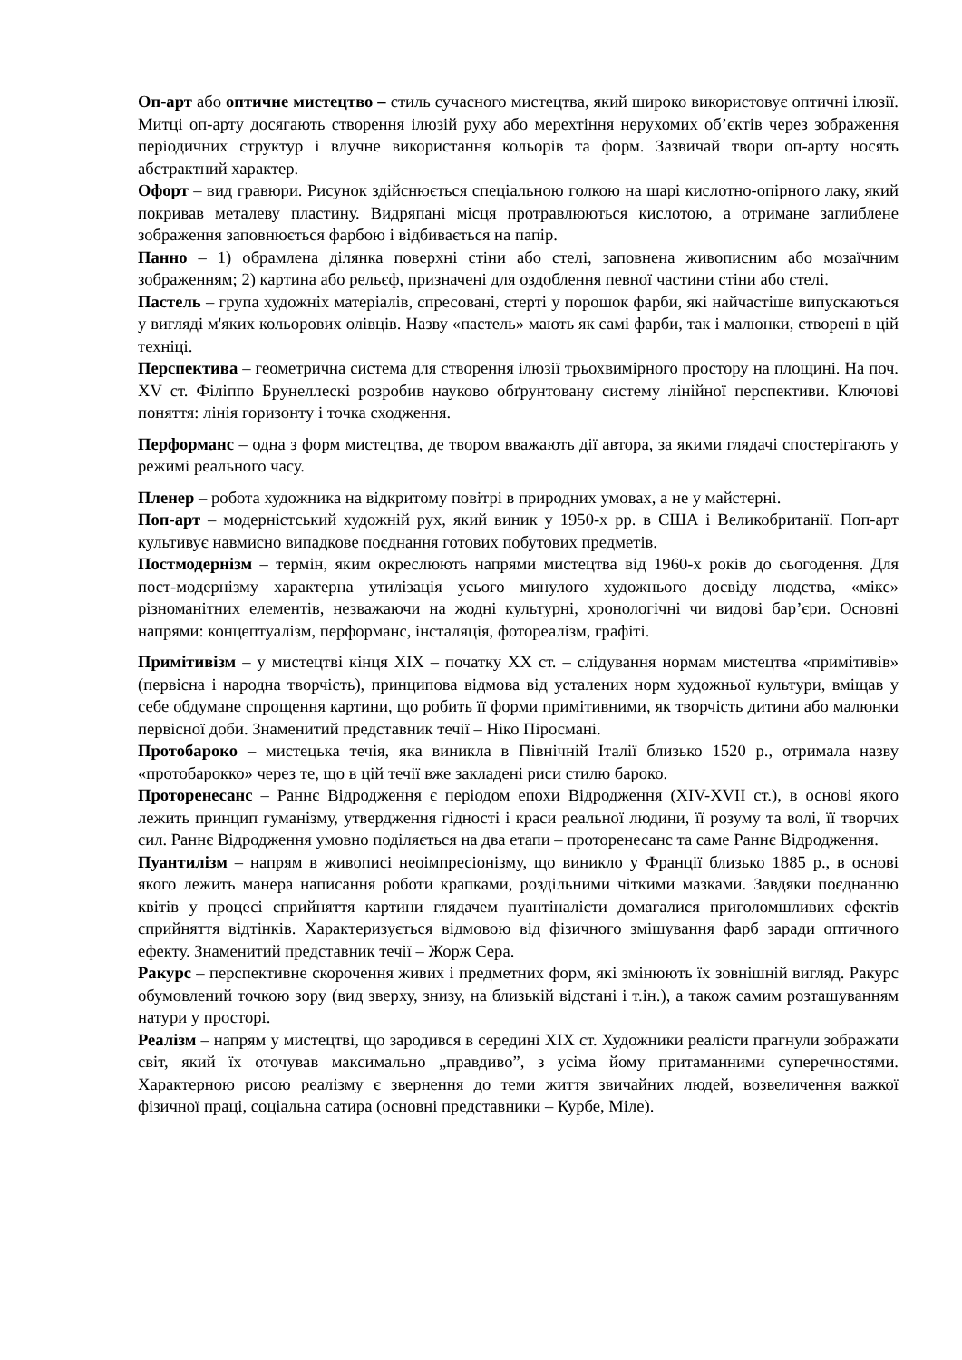Оп-арт або оптичне мистецтво – стиль сучасного мистецтва, який широко використовує оптичні ілюзії. Митці оп-арту досягають створення ілюзій руху або мерехтіння нерухомих об’єктів через зображення періодичних структур і влучне використання кольорів та форм. Зазвичай твори оп-арту носять абстрактний характер.
Офорт – вид гравюри. Рисунок здійснюється спеціальною голкою на шарі кислотно-опірного лаку, який покривав металеву пластину. Видряпані місця протравлюються кислотою, а отримане заглиблене зображення заповнюється фарбою і відбивається на папір.
Панно – 1) обрамлена ділянка поверхні стіни або стелі, заповнена живописним або мозаїчним зображенням; 2) картина або рельєф, призначені для оздоблення певної частини стіни або стелі.
Пастель – група художніх матеріалів, спресовані, стерті у порошок фарби, які найчастіше випускаються у вигляді м'яких кольорових олівців. Назву «пастель» мають як самі фарби, так і малюнки, створені в цій техніці.
Перспектива – геометрична система для створення ілюзії трьохвимірного простору на площині. На поч. XV ст. Філіппо Брунеллескі розробив науково обґрунтовану систему лінійної перспективи. Ключові поняття: лінія горизонту і точка сходження.
Перформанс – одна з форм мистецтва, де твором вважають дії автора, за якими глядачі спостерігають у режимі реального часу.
Пленер – робота художника на відкритому повітрі в природних умовах, а не у майстерні.
Поп-арт – модерністський художній рух, який виник у 1950-х рр. в США і Великобританії. Поп-арт культивує навмисно випадкове поєднання готових побутових предметів.
Постмодернізм – термін, яким окреслюють напрями мистецтва від 1960-х років до сьогодення. Для пост-модернізму характерна утилізація усього минулого художнього досвіду людства, «мікс» різноманітних елементів, незважаючи на жодні культурні, хронологічні чи видові бар’єри. Основні напрями: концептуалізм, перформанс, інсталяція, фотореалізм, графіті.
Примітивізм – у мистецтві кінця XIX – початку XX ст. – слідування нормам мистецтва «примітивів» (первісна і народна творчість), принципова відмова від усталених норм художньої культури, вміщав у себе обдумане спрощення картини, що робить її форми примітивними, як творчість дитини або малюнки первісної доби. Знаменитий представник течії – Ніко Піросмані.
Протобароко – мистецька течія, яка виникла в Північній Італії близько 1520 р., отримала назву «протобарокко» через те, що в цій течії вже закладені риси стилю бароко.
Проторенесанс – Раннє Відродження є періодом епохи Відродження (XIV-XVII ст.), в основі якого лежить принцип гуманізму, утвердження гідності і краси реальної людини, її розуму та волі, її творчих сил. Раннє Відродження умовно поділяється на два етапи – проторенесанс та саме Раннє Відродження.
Пуантилізм – напрям в живописі неоімпресіонізму, що виникло у Франції близько 1885 р., в основі якого лежить манера написання роботи крапками, роздільними чіткими мазками. Завдяки поєднанню квітів у процесі сприйняття картини глядачем пуантіналісти домагалися приголомшливих ефектів сприйняття відтінків. Характеризується відмовою від фізичного змішування фарб заради оптичного ефекту. Знаменитий представник течії – Жорж Сера.
Ракурс – перспективне скорочення живих і предметних форм, які змінюють їх зовнішній вигляд. Ракурс обумовлений точкою зору (вид зверху, знизу, на близькій відстані і т.ін.), а також самим розташуванням натури у просторі.
Реалізм – напрям у мистецтві, що зародився в середині XIX ст. Художники реалісти прагнули зображати світ, який їх оточував максимально „правдиво”, з усіма йому притаманними суперечностями. Характерною рисою реалізму є звернення до теми життя звичайних людей, возвеличення важкої фізичної праці, соціальна сатира (основні представники – Курбе, Міле).